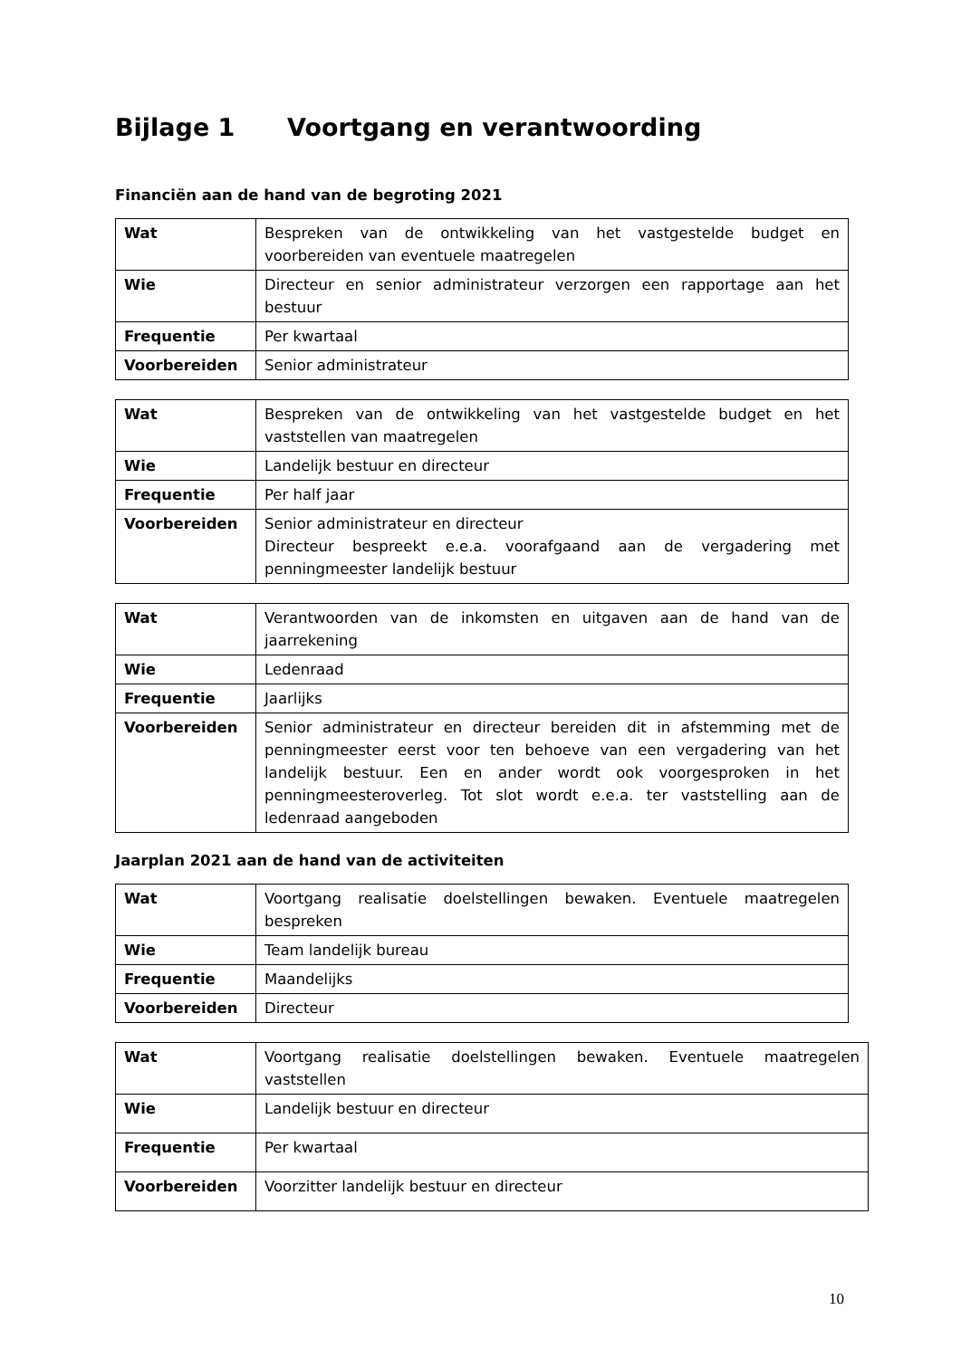Bijlage 1 Voortgang en verantwoording
Financiën aan de hand van de begroting 2021
| Wat | Bespreken van de ontwikkeling van het vastgestelde budget en voorbereiden van eventuele maatregelen |
| Wie | Directeur en senior administrateur verzorgen een rapportage aan het bestuur |
| Frequentie | Per kwartaal |
| Voorbereiden | Senior administrateur |
| Wat | Bespreken van de ontwikkeling van het vastgestelde budget en het vaststellen van maatregelen |
| Wie | Landelijk bestuur en directeur |
| Frequentie | Per half jaar |
| Voorbereiden | Senior administrateur en directeur Directeur bespreekt e.e.a. voorafgaand aan de vergadering met penningmeester landelijk bestuur |
| Wat | Verantwoorden van de inkomsten en uitgaven aan de hand van de jaarrekening |
| Wie | Ledenraad |
| Frequentie | Jaarlijks |
| Voorbereiden | Senior administrateur en directeur bereiden dit in afstemming met de penningmeester eerst voor ten behoeve van een vergadering van het landelijk bestuur. Een en ander wordt ook voorgesproken in het penningmeesteroverleg. Tot slot wordt e.e.a. ter vaststelling aan de ledenraad aangeboden |
Jaarplan 2021 aan de hand van de activiteiten
| Wat | Voortgang realisatie doelstellingen bewaken. Eventuele maatregelen bespreken |
| Wie | Team landelijk bureau |
| Frequentie | Maandelijks |
| Voorbereiden | Directeur |
| Wat | Voortgang realisatie doelstellingen bewaken. Eventuele maatregelen vaststellen |
| Wie | Landelijk bestuur en directeur |
| Frequentie | Per kwartaal |
| Voorbereiden | Voorzitter landelijk bestuur en directeur |
10